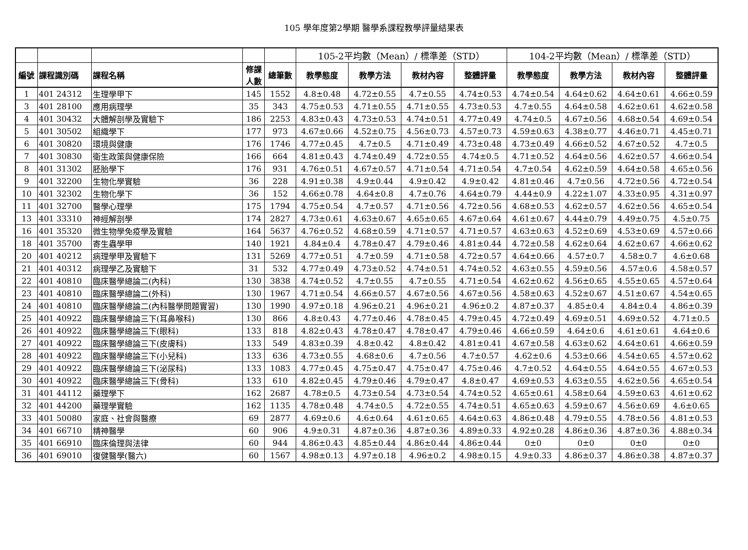105 學年度第2學期 醫學系課程教學評量結果表
| | | | | | 105-2平均數（Mean）/ 標準差（STD） | | | | 104-2平均數（Mean）/ 標準差（STD） | | | |
| --- | --- | --- | --- | --- | --- | --- | --- | --- | --- | --- | --- | --- |
| 編號 | 課程識別碼 | 課程名稱 | 修課 人數 | 總筆數 | 教學態度 | 教學方法 | 教材內容 | 整體評量 | 教學態度 | 教學方法 | 教材內容 | 整體評量 |
| 1 | 401 24312 | 生理學甲下 | 145 | 1552 | 4.8±0.48 | 4.72±0.55 | 4.7±0.55 | 4.74±0.53 | 4.74±0.54 | 4.64±0.62 | 4.64±0.61 | 4.66±0.59 |
| 3 | 401 28100 | 應用病理學 | 35 | 343 | 4.75±0.53 | 4.71±0.55 | 4.71±0.55 | 4.73±0.53 | 4.7±0.55 | 4.64±0.58 | 4.62±0.61 | 4.62±0.58 |
| 4 | 401 30432 | 大體解剖學及實驗下 | 186 | 2253 | 4.83±0.43 | 4.73±0.53 | 4.74±0.51 | 4.77±0.49 | 4.74±0.5 | 4.67±0.56 | 4.68±0.54 | 4.69±0.54 |
| 5 | 401 30502 | 組織學下 | 177 | 973 | 4.67±0.66 | 4.52±0.75 | 4.56±0.73 | 4.57±0.73 | 4.59±0.63 | 4.38±0.77 | 4.46±0.71 | 4.45±0.71 |
| 6 | 401 30820 | 環境與健康 | 176 | 1746 | 4.77±0.45 | 4.7±0.5 | 4.71±0.49 | 4.73±0.48 | 4.73±0.49 | 4.66±0.52 | 4.67±0.52 | 4.7±0.5 |
| 7 | 401 30830 | 衛生政策與健康保險 | 166 | 664 | 4.81±0.43 | 4.74±0.49 | 4.72±0.55 | 4.74±0.5 | 4.71±0.52 | 4.64±0.56 | 4.62±0.57 | 4.66±0.54 |
| 8 | 401 31302 | 胚胎學下 | 176 | 931 | 4.76±0.51 | 4.67±0.57 | 4.71±0.54 | 4.71±0.54 | 4.7±0.54 | 4.62±0.59 | 4.64±0.58 | 4.65±0.56 |
| 9 | 401 32200 | 生物化學實驗 | 36 | 228 | 4.91±0.38 | 4.9±0.44 | 4.9±0.42 | 4.9±0.42 | 4.81±0.46 | 4.7±0.56 | 4.72±0.56 | 4.72±0.54 |
| 10 | 401 32302 | 生物化學下 | 36 | 152 | 4.66±0.78 | 4.64±0.8 | 4.7±0.76 | 4.64±0.79 | 4.44±0.9 | 4.22±1.07 | 4.33±0.95 | 4.31±0.97 |
| 11 | 401 32700 | 醫學心理學 | 175 | 1794 | 4.75±0.54 | 4.7±0.57 | 4.71±0.56 | 4.72±0.56 | 4.68±0.53 | 4.62±0.57 | 4.62±0.56 | 4.65±0.54 |
| 13 | 401 33310 | 神經解剖學 | 174 | 2827 | 4.73±0.61 | 4.63±0.67 | 4.65±0.65 | 4.67±0.64 | 4.61±0.67 | 4.44±0.79 | 4.49±0.75 | 4.5±0.75 |
| 16 | 401 35320 | 微生物學免疫學及實驗 | 164 | 5637 | 4.76±0.52 | 4.68±0.59 | 4.71±0.57 | 4.71±0.57 | 4.63±0.63 | 4.52±0.69 | 4.53±0.69 | 4.57±0.66 |
| 18 | 401 35700 | 寄生蟲學甲 | 140 | 1921 | 4.84±0.4 | 4.78±0.47 | 4.79±0.46 | 4.81±0.44 | 4.72±0.58 | 4.62±0.64 | 4.62±0.67 | 4.66±0.62 |
| 20 | 401 40212 | 病理學甲及實驗下 | 131 | 5269 | 4.77±0.51 | 4.7±0.59 | 4.71±0.58 | 4.72±0.57 | 4.64±0.66 | 4.57±0.7 | 4.58±0.7 | 4.6±0.68 |
| 21 | 401 40312 | 病理學乙及實驗下 | 31 | 532 | 4.77±0.49 | 4.73±0.52 | 4.74±0.51 | 4.74±0.52 | 4.63±0.55 | 4.59±0.56 | 4.57±0.6 | 4.58±0.57 |
| 22 | 401 40810 | 臨床醫學總論二(內科) | 130 | 3838 | 4.74±0.52 | 4.7±0.55 | 4.7±0.55 | 4.71±0.54 | 4.62±0.62 | 4.56±0.65 | 4.55±0.65 | 4.57±0.64 |
| 23 | 401 40810 | 臨床醫學總論二(外科) | 130 | 1967 | 4.71±0.54 | 4.66±0.57 | 4.67±0.56 | 4.67±0.56 | 4.58±0.63 | 4.52±0.67 | 4.51±0.67 | 4.54±0.65 |
| 24 | 401 40810 | 臨床醫學總論二(內科醫學問題實習) | 130 | 1990 | 4.97±0.18 | 4.96±0.21 | 4.96±0.21 | 4.96±0.2 | 4.87±0.37 | 4.85±0.4 | 4.84±0.4 | 4.86±0.39 |
| 25 | 401 40922 | 臨床醫學總論三下(耳鼻喉科) | 130 | 866 | 4.8±0.43 | 4.77±0.46 | 4.78±0.45 | 4.79±0.45 | 4.72±0.49 | 4.69±0.51 | 4.69±0.52 | 4.71±0.5 |
| 26 | 401 40922 | 臨床醫學總論三下(眼科) | 133 | 818 | 4.82±0.43 | 4.78±0.47 | 4.78±0.47 | 4.79±0.46 | 4.66±0.59 | 4.64±0.6 | 4.61±0.61 | 4.64±0.6 |
| 27 | 401 40922 | 臨床醫學總論三下(皮膚科) | 133 | 549 | 4.83±0.39 | 4.8±0.42 | 4.8±0.42 | 4.81±0.41 | 4.67±0.58 | 4.63±0.62 | 4.64±0.61 | 4.66±0.59 |
| 28 | 401 40922 | 臨床醫學總論三下(小兒科) | 133 | 636 | 4.73±0.55 | 4.68±0.6 | 4.7±0.56 | 4.7±0.57 | 4.62±0.6 | 4.53±0.66 | 4.54±0.65 | 4.57±0.62 |
| 29 | 401 40922 | 臨床醫學總論三下(泌尿科) | 133 | 1083 | 4.77±0.45 | 4.75±0.47 | 4.75±0.47 | 4.75±0.46 | 4.7±0.52 | 4.64±0.55 | 4.64±0.55 | 4.67±0.53 |
| 30 | 401 40922 | 臨床醫學總論三下(骨科) | 133 | 610 | 4.82±0.45 | 4.79±0.46 | 4.79±0.47 | 4.8±0.47 | 4.69±0.53 | 4.63±0.55 | 4.62±0.56 | 4.65±0.54 |
| 31 | 401 44112 | 藥理學下 | 162 | 2687 | 4.78±0.5 | 4.73±0.54 | 4.73±0.54 | 4.74±0.52 | 4.65±0.61 | 4.58±0.64 | 4.59±0.63 | 4.61±0.62 |
| 32 | 401 44200 | 藥理學實驗 | 162 | 1135 | 4.78±0.48 | 4.74±0.5 | 4.72±0.55 | 4.74±0.51 | 4.65±0.63 | 4.59±0.67 | 4.56±0.69 | 4.6±0.65 |
| 33 | 401 50080 | 家庭、社會與醫療 | 69 | 2877 | 4.69±0.6 | 4.6±0.64 | 4.61±0.65 | 4.64±0.63 | 4.86±0.48 | 4.79±0.55 | 4.78±0.56 | 4.81±0.53 |
| 34 | 401 66710 | 精神醫學 | 60 | 906 | 4.9±0.31 | 4.87±0.36 | 4.87±0.36 | 4.89±0.33 | 4.92±0.28 | 4.86±0.36 | 4.87±0.36 | 4.88±0.34 |
| 35 | 401 66910 | 臨床倫理與法律 | 60 | 944 | 4.86±0.43 | 4.85±0.44 | 4.86±0.44 | 4.86±0.44 | 0±0 | 0±0 | 0±0 | 0±0 |
| 36 | 401 69010 | 復健醫學(醫六) | 60 | 1567 | 4.98±0.13 | 4.97±0.18 | 4.96±0.2 | 4.98±0.15 | 4.9±0.33 | 4.86±0.37 | 4.86±0.38 | 4.87±0.37 |